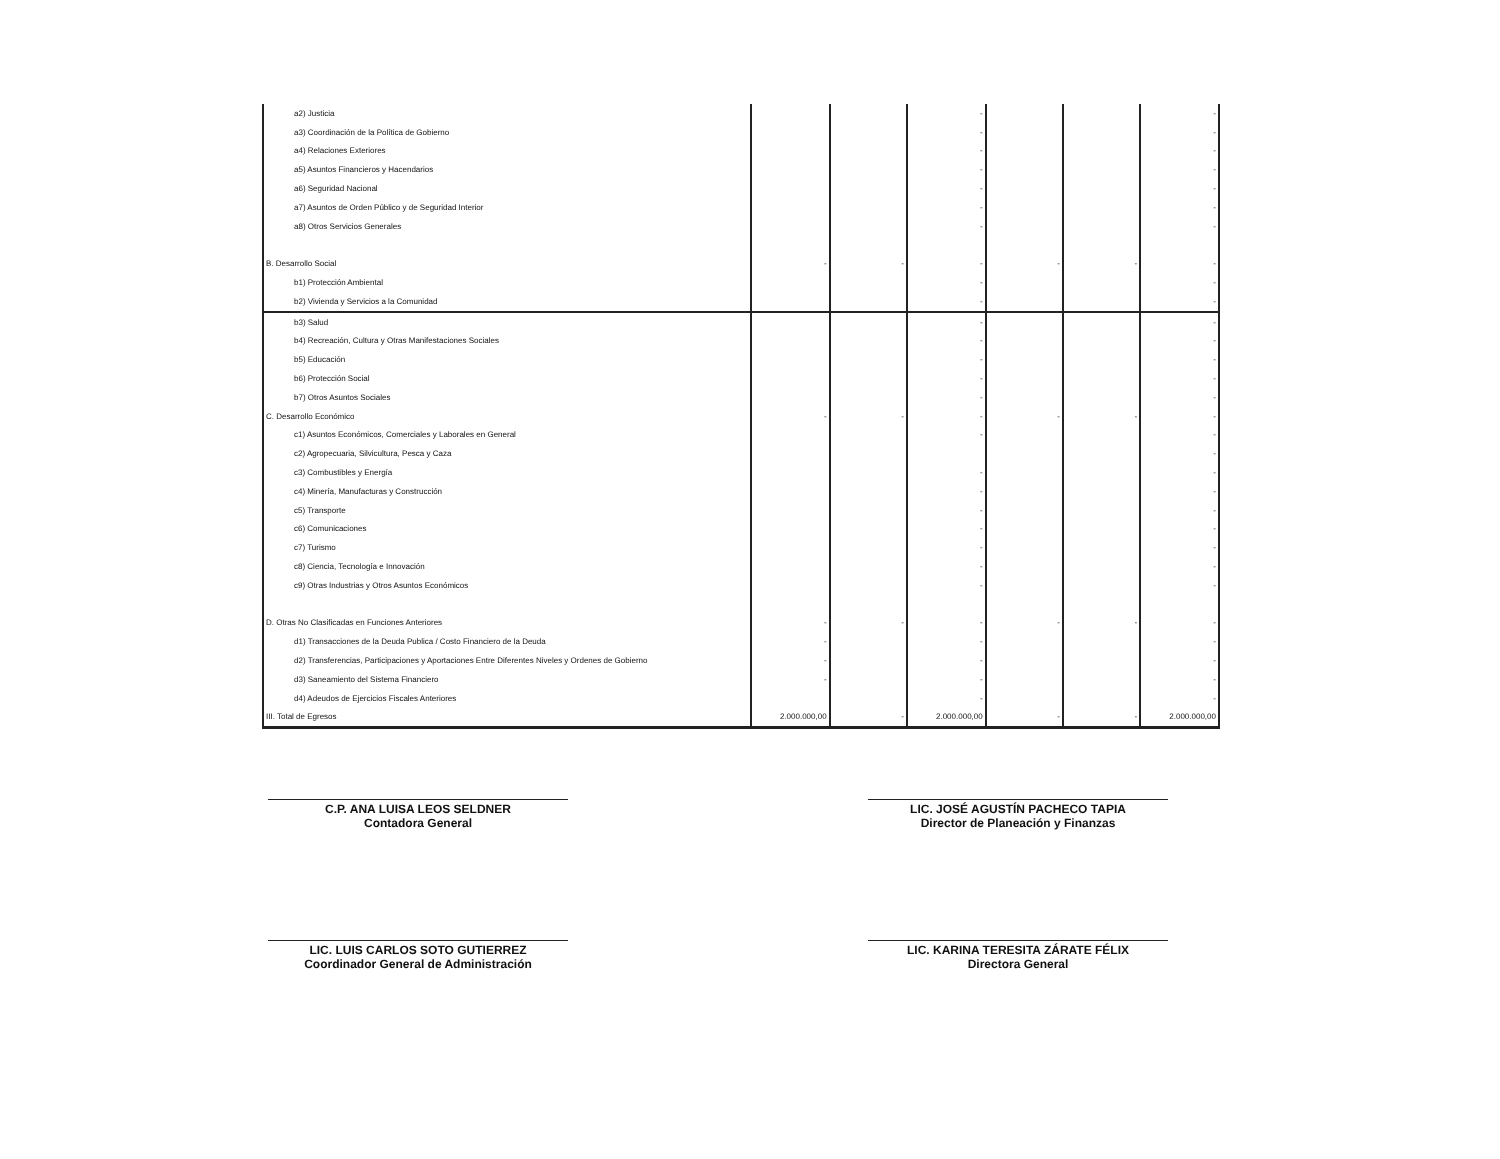| a2) Justicia | | | - | | | - |
| a3) Coordinación de la Política de Gobierno | | | - | | | - |
| a4) Relaciones Exteriores | | | - | | | - |
| a5) Asuntos Financieros y Hacendarios | | | - | | | - |
| a6) Seguridad Nacional | | | - | | | - |
| a7) Asuntos de Orden Público y de Seguridad Interior | | | - | | | - |
| a8) Otros Servicios Generales | | | - | | | - |
| B. Desarrollo Social | - | - | - | - | - | - |
| b1) Protección Ambiental | | | - | | | - |
| b2) Vivienda y Servicios a la Comunidad | | | - | | | - |
| b3) Salud | | | - | | | - |
| b4) Recreación, Cultura y Otras Manifestaciones Sociales | | | - | | | - |
| b5) Educación | | | - | | | - |
| b6) Protección Social | | | - | | | - |
| b7) Otros Asuntos Sociales | | | - | | | - |
| C. Desarrollo Económico | - | - | - | - | - | - |
| c1) Asuntos Económicos, Comerciales y Laborales en General | | | - | | | - |
| c2) Agropecuaria, Silvicultura, Pesca y Caza | | | | | | - |
| c3) Combustibles y Energía | | | - | | | - |
| c4) Minería, Manufacturas y Construcción | | | - | | | - |
| c5) Transporte | | | - | | | - |
| c6) Comunicaciones | | | - | | | - |
| c7) Turismo | | | - | | | - |
| c8) Ciencia, Tecnología e Innovación | | | - | | | - |
| c9) Otras Industrias y Otros Asuntos Económicos | | | - | | | - |
| D. Otras No Clasificadas en Funciones Anteriores | - | - | - | - | - | - |
| d1) Transacciones de la Deuda Publica / Costo Financiero de la Deuda | - | | - | | | - |
| d2) Transferencias, Participaciones y Aportaciones Entre Diferentes Niveles y Ordenes de Gobierno | - | | - | | | - |
| d3) Saneamiento del Sistema Financiero | - | | - | | | - |
| d4) Adeudos de Ejercicios Fiscales Anteriores | | | - | | | - |
| III. Total de Egresos | 2.000.000,00 | - | 2.000.000,00 | - | - | 2.000.000,00 |
C.P. ANA LUISA LEOS SELDNER
Contadora General
LIC. JOSÉ AGUSTÍN PACHECO TAPIA
Director de Planeación y Finanzas
LIC. LUIS CARLOS SOTO GUTIERREZ
Coordinador General de Administración
LIC. KARINA TERESITA ZÁRATE FÉLIX
Directora General